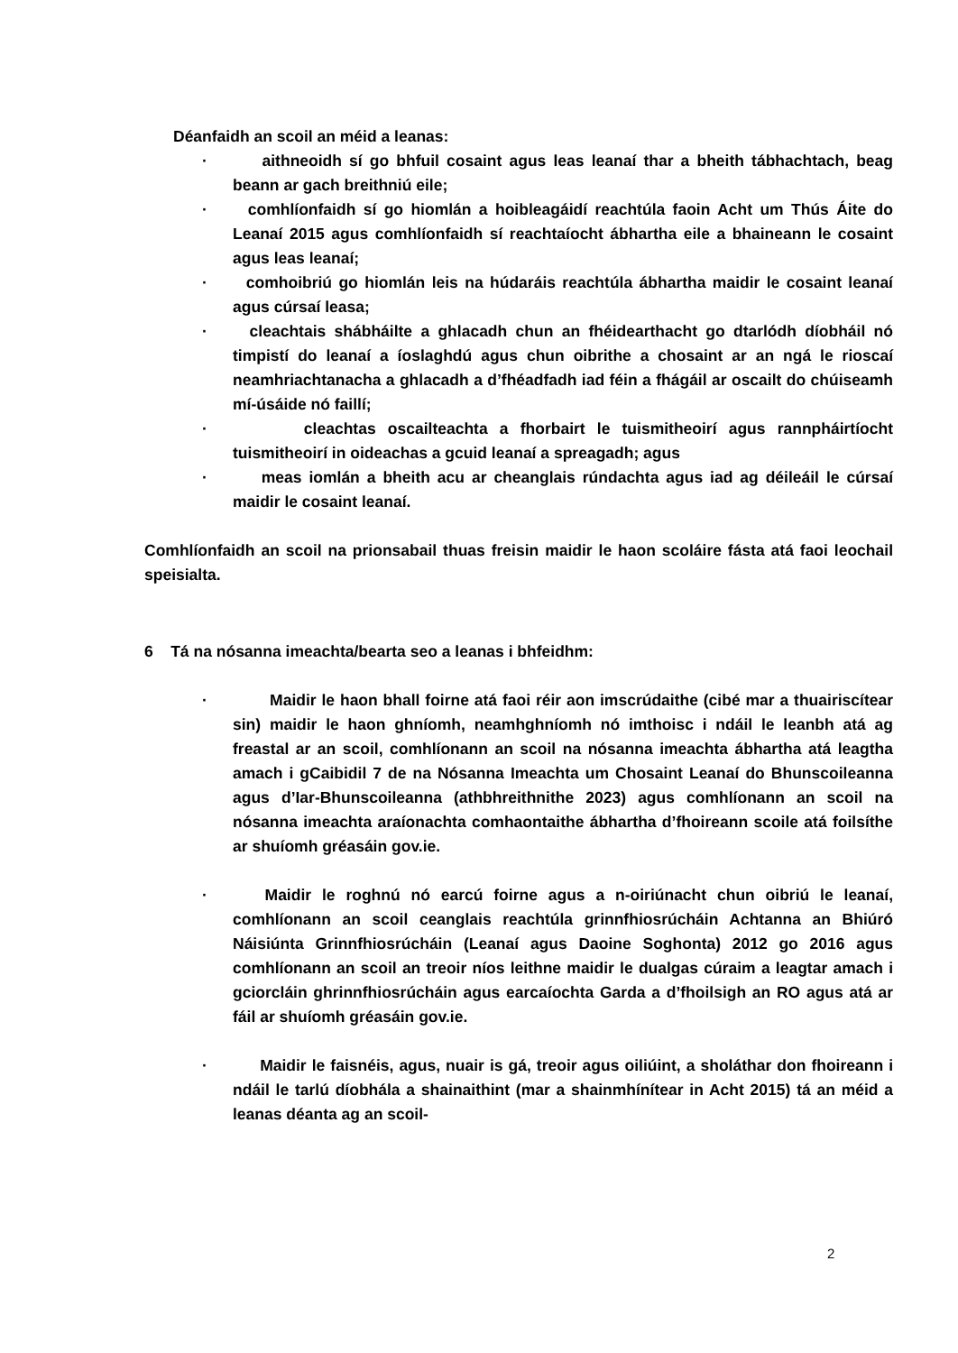Déanfaidh an scoil an méid a leanas:
· aithneoidh sí go bhfuil cosaint agus leas leanaí thar a bheith tábhachtach, beag beann ar gach breithniú eile;
· comhlíonfaidh sí go hiomlán a hoibleagáidí reachtúla faoin Acht um Thús Áite do Leanaí 2015 agus comhlíonfaidh sí reachtaíocht ábhartha eile a bhaineann le cosaint agus leas leanaí;
· comhoibriú go hiomlán leis na húdaráis reachtúla ábhartha maidir le cosaint leanaí agus cúrsaí leasa;
· cleachtais shábháilte a ghlacadh chun an fhéidearthacht go dtarlódh díobháil nó timpistí do leanaí a íoslaghdú agus chun oibrithe a chosaint ar an ngá le rioscaí neamhriachtanacha a ghlacadh a d’fhéadfadh iad féin a fhágáil ar oscailt do chúiseamh mí-úsáide nó faillí;
· cleachtas oscailteachta a fhorbairt le tuismitheoirí agus rannpháirtíocht tuismitheoirí in oideachas a gcuid leanaí a spreagadh; agus
· meas iomlán a bheith acu ar cheanglais rúndachta agus iad ag déileáil le cúrsaí maidir le cosaint leanaí.
Comhlíonfaidh an scoil na prionsabail thuas freisin maidir le haon scoláire fásta atá faoi leochail speisialta.
6 Tá na nósanna imeachta/bearta seo a leanas i bhfeidhm:
· Maidir le haon bhall foirne atá faoi réir aon imscrúdaithe (cibé mar a thuairiscítear sin) maidir le haon ghníomh, neamhghníomh nó imthoisc i ndáil le leanbh atá ag freastal ar an scoil, comhlíonann an scoil na nósanna imeachta ábhartha atá leagtha amach i gCaibidil 7 de na Nósanna Imeachta um Chosaint Leanaí do Bhunscoileanna agus d’Iar-Bhunscoileanna (athbhreithnithe 2023) agus comhlíonann an scoil na nósanna imeachta araíonachta comhaontaithe ábhartha d’fhoireann scoile atá foilsíthe ar shuíomh gréasáin gov.ie.
· Maidir le roghnú nó earcú foirne agus a n-oiriúnacht chun oibriú le leanaí, comhlíonann an scoil ceanglais reachtúla grinnfhiosrúcháin Achtanna an Bhiúró Náisiúnta Grinnfhiosrúcháin (Leanaí agus Daoine Soghonta) 2012 go 2016 agus comhlíonann an scoil an treoir níos leithne maidir le dualgas cúraim a leagtar amach i gciorcláin ghrinnfhiosrúcháin agus earcaíochta Garda a d’fhoilsigh an RO agus atá ar fáil ar shuíomh gréasáin gov.ie.
· Maidir le faisnéis, agus, nuair is gá, treoir agus oiliúint, a sholáthar don fhoireann i ndáil le tarlú díobhála a shainaithint (mar a shainmhínítear in Acht 2015) tá an méid a leanas déanta ag an scoil-
2